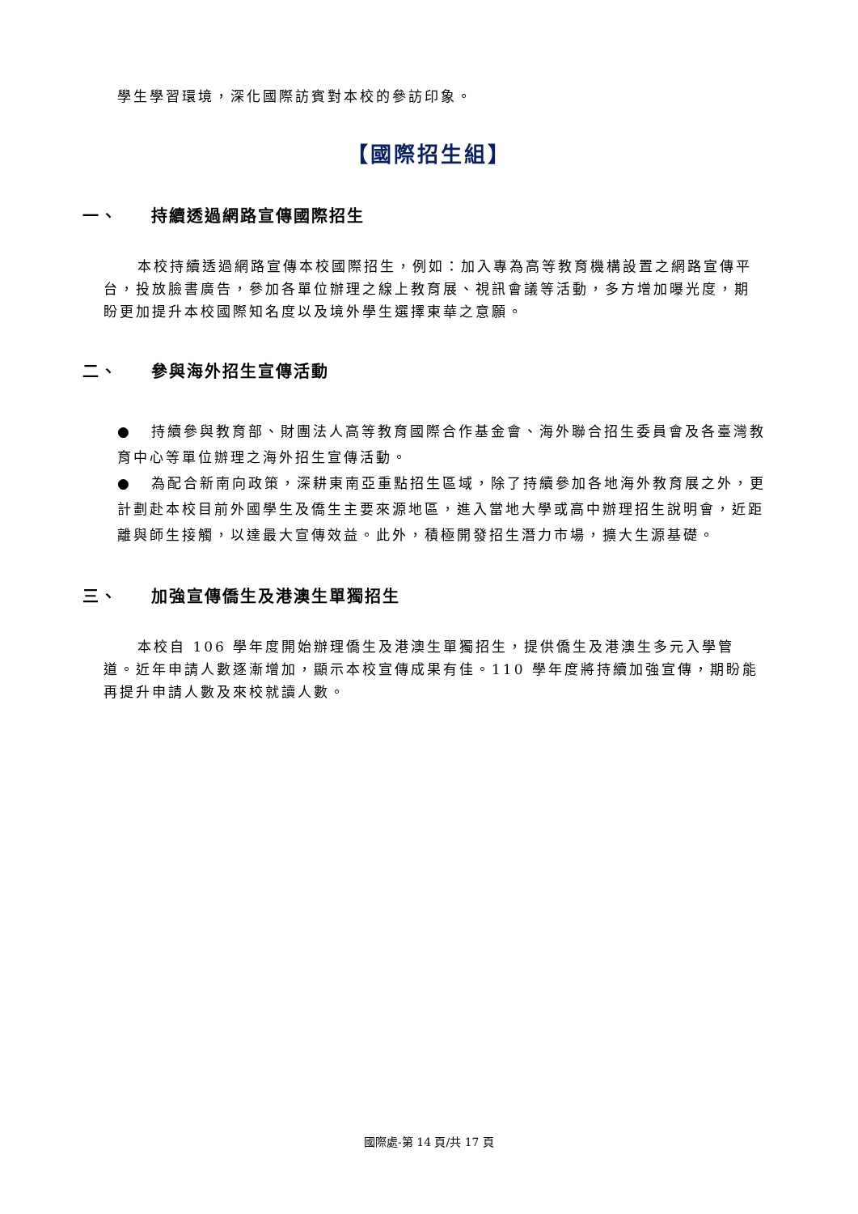學生學習環境，深化國際訪賓對本校的參訪印象。
【國際招生組】
一、 持續透過網路宣傳國際招生
本校持續透過網路宣傳本校國際招生，例如：加入專為高等教育機構設置之網路宣傳平台，投放臉書廣告，參加各單位辦理之線上教育展、視訊會議等活動，多方增加曝光度，期盼更加提升本校國際知名度以及境外學生選擇東華之意願。
二、 參與海外招生宣傳活動
● 持續參與教育部、財團法人高等教育國際合作基金會、海外聯合招生委員會及各臺灣教育中心等單位辦理之海外招生宣傳活動。
● 為配合新南向政策，深耕東南亞重點招生區域，除了持續參加各地海外教育展之外，更計劃赴本校目前外國學生及僑生主要來源地區，進入當地大學或高中辦理招生說明會，近距離與師生接觸，以達最大宣傳效益。此外，積極開發招生潛力市場，擴大生源基礎。
三、 加強宣傳僑生及港澳生單獨招生
本校自 106 學年度開始辦理僑生及港澳生單獨招生，提供僑生及港澳生多元入學管道。近年申請人數逐漸增加，顯示本校宣傳成果有佳。110 學年度將持續加強宣傳，期盼能再提升申請人數及來校就讀人數。
國際處-第 14 頁/共 17 頁